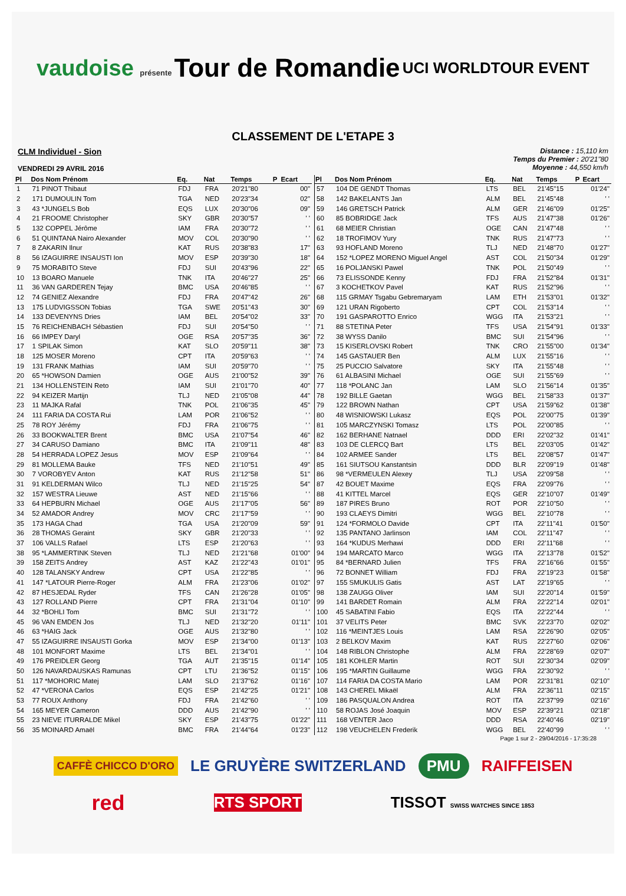vaudoise présente
Tour de Romandie
UCI WORLDTOUR EVENT
CLASSEMENT DE L'ETAPE 3
CLM Individuel - Sion
VENDREDI 29 AVRIL 2016
Distance : 15,110 km
Temps du Premier : 20'21"80
Moyenne : 44,550 km/h
| Pl | Dos Nom Prénom | Eq. | Nat | Temps | P | Ecart |
| --- | --- | --- | --- | --- | --- | --- |
| 1 | 71 PINOT Thibaut | FDJ | FRA | 20'21"80 | | 00" |
| 2 | 171 DUMOULIN Tom | TGA | NED | 20'23"34 | | 02" |
| 3 | 43 *JUNGELS Bob | EQS | LUX | 20'30"06 | | 09" |
| 4 | 21 FROOME Christopher | SKY | GBR | 20'30"57 | | ' ' |
| 5 | 132 COPPEL Jérôme | IAM | FRA | 20'30"72 | | ' ' |
| 6 | 51 QUINTANA Nairo Alexander | MOV | COL | 20'30"90 | | ' ' |
| 7 | 8 ZAKARIN Ilnur | KAT | RUS | 20'38"83 | | 17" |
| 8 | 56 IZAGUIRRE INSAUSTI Ion | MOV | ESP | 20'39"30 | | 18" |
| 9 | 75 MORABITO Steve | FDJ | SUI | 20'43"96 | | 22" |
| 10 | 13 BOARO Manuele | TNK | ITA | 20'46"27 | | 25" |
| 11 | 36 VAN GARDEREN Tejay | BMC | USA | 20'46"85 | | ' ' |
| 12 | 74 GENIEZ Alexandre | FDJ | FRA | 20'47"42 | | 26" |
| 13 | 175 LUDVIGSSON Tobias | TGA | SWE | 20'51"43 | | 30" |
| 14 | 133 DEVENYNS Dries | IAM | BEL | 20'54"02 | | 33" |
| 15 | 76 REICHENBACH Sébastien | FDJ | SUI | 20'54"50 | | ' ' |
| 16 | 66 IMPEY Daryl | OGE | RSA | 20'57"35 | | 36" |
| 17 | 1 SPILAK Simon | KAT | SLO | 20'59"11 | | 38" |
| 18 | 125 MOSER Moreno | CPT | ITA | 20'59"63 | | ' ' |
| 19 | 131 FRANK Mathias | IAM | SUI | 20'59"70 | | ' ' |
| 20 | 65 *HOWSON Damien | OGE | AUS | 21'00"52 | | 39" |
| 21 | 134 HOLLENSTEIN Reto | IAM | SUI | 21'01"70 | | 40" |
| 22 | 94 KEIZER Martijn | TLJ | NED | 21'05"08 | | 44" |
| 23 | 11 MAJKA Rafal | TNK | POL | 21'06"35 | | 45" |
| 24 | 111 FARIA DA COSTA Rui | LAM | POR | 21'06"52 | | ' ' |
| 25 | 78 ROY Jérémy | FDJ | FRA | 21'06"75 | | ' ' |
| 26 | 33 BOOKWALTER Brent | BMC | USA | 21'07"54 | | 46" |
| 27 | 34 CARUSO Damiano | BMC | ITA | 21'09"11 | | 48" |
| 28 | 54 HERRADA LOPEZ Jesus | MOV | ESP | 21'09"64 | | ' ' |
| 29 | 81 MOLLEMA Bauke | TFS | NED | 21'10"51 | | 49" |
| 30 | 7 VOROBYEV Anton | KAT | RUS | 21'12"58 | | 51" |
| 31 | 91 KELDERMAN Wilco | TLJ | NED | 21'15"25 | | 54" |
| 32 | 157 WESTRA Lieuwe | AST | NED | 21'15"66 | | ' ' |
| 33 | 64 HEPBURN Michael | OGE | AUS | 21'17"05 | | 56" |
| 34 | 52 AMADOR Andrey | MOV | CRC | 21'17"59 | | ' ' |
| 35 | 173 HAGA Chad | TGA | USA | 21'20"09 | | 59" |
| 36 | 28 THOMAS Geraint | SKY | GBR | 21'20"33 | | ' ' |
| 37 | 106 VALLS Rafael | LTS | ESP | 21'20"63 | | ' ' |
| 38 | 95 *LAMMERTINK Steven | TLJ | NED | 21'21"68 | | 01'00" |
| 39 | 158 ZEITS Andrey | AST | KAZ | 21'22"43 | | 01'01" |
| 40 | 128 TALANSKY Andrew | CPT | USA | 21'22"85 | | ' ' |
| 41 | 147 *LATOUR Pierre-Roger | ALM | FRA | 21'23"06 | | 01'02" |
| 42 | 87 HESJEDAL Ryder | TFS | CAN | 21'26"28 | | 01'05" |
| 43 | 127 ROLLAND Pierre | CPT | FRA | 21'31"04 | | 01'10" |
| 44 | 32 *BOHLI Tom | BMC | SUI | 21'31"72 | | ' ' |
| 45 | 96 VAN EMDEN Jos | TLJ | NED | 21'32"20 | | 01'11" |
| 46 | 63 *HAIG Jack | OGE | AUS | 21'32"80 | | ' ' |
| 47 | 55 IZAGUIRRE INSAUSTI Gorka | MOV | ESP | 21'34"00 | | 01'13" |
| 48 | 101 MONFORT Maxime | LTS | BEL | 21'34"01 | | ' ' |
| 49 | 176 PREIDLER Georg | TGA | AUT | 21'35"15 | | 01'14" |
| 50 | 126 NAVARDAUSKAS Ramunas | CPT | LTU | 21'36"52 | | 01'15" |
| 51 | 117 *MOHORIC Matej | LAM | SLO | 21'37"62 | | 01'16" |
| 52 | 47 *VERONA Carlos | EQS | ESP | 21'42"25 | | 01'21" |
| 53 | 77 ROUX Anthony | FDJ | FRA | 21'42"60 | | ' ' |
| 54 | 165 MEYER Cameron | DDD | AUS | 21'42"90 | | ' ' |
| 55 | 23 NIEVE ITURRALDE Mikel | SKY | ESP | 21'43"75 | | 01'22" |
| 56 | 35 MOINARD Amaël | BMC | FRA | 21'44"64 | | 01'23" |
| Pl | Dos Nom Prénom | Eq. | Nat | Temps | P | Ecart |
| --- | --- | --- | --- | --- | --- | --- |
| 57 | 104 DE GENDT Thomas | LTS | BEL | 21'45"15 | | 01'24" |
| 58 | 142 BAKELANTS Jan | ALM | BEL | 21'45"48 | | ' ' |
| 59 | 146 GRETSCH Patrick | ALM | GER | 21'46"09 | | 01'25" |
| 60 | 85 BOBRIDGE Jack | TFS | AUS | 21'47"38 | | 01'26" |
| 61 | 68 MEIER Christian | OGE | CAN | 21'47"48 | | ' ' |
| 62 | 18 TROFIMOV Yury | TNK | RUS | 21'47"73 | | ' ' |
| 63 | 93 HOFLAND Moreno | TLJ | NED | 21'48"70 | | 01'27" |
| 64 | 152 *LOPEZ MORENO Miguel Angel | AST | COL | 21'50"34 | | 01'29" |
| 65 | 16 POLJANSKI Pawel | TNK | POL | 21'50"49 | | ' ' |
| 66 | 73 ELISSONDE Kenny | FDJ | FRA | 21'52"84 | | 01'31" |
| 67 | 3 KOCHETKOV Pavel | KAT | RUS | 21'52"96 | | ' ' |
| 68 | 115 GRMAY Tsgabu Gebremaryam | LAM | ETH | 21'53"01 | | 01'32" |
| 69 | 121 URAN Rigoberto | CPT | COL | 21'53"14 | | ' ' |
| 70 | 191 GASPAROTTO Enrico | WGG | ITA | 21'53"21 | | ' ' |
| 71 | 88 STETINA Peter | TFS | USA | 21'54"91 | | 01'33" |
| 72 | 38 WYSS Danilo | BMC | SUI | 21'54"96 | | ' ' |
| 73 | 15 KISERLOVSKI Robert | TNK | CRO | 21'55"00 | | 01'34" |
| 74 | 145 GASTAUER Ben | ALM | LUX | 21'55"16 | | ' ' |
| 75 | 25 PUCCIO Salvatore | SKY | ITA | 21'55"48 | | ' ' |
| 76 | 61 ALBASINI Michael | OGE | SUI | 21'55"69 | | ' ' |
| 77 | 118 *POLANC Jan | LAM | SLO | 21'56"14 | | 01'35" |
| 78 | 192 BILLE Gaetan | WGG | BEL | 21'58"33 | | 01'37" |
| 79 | 122 BROWN Nathan | CPT | USA | 21'59"62 | | 01'38" |
| 80 | 48 WISNIOWSKI Lukasz | EQS | POL | 22'00"75 | | 01'39" |
| 81 | 105 MARCZYNSKI Tomasz | LTS | POL | 22'00"85 | | ' ' |
| 82 | 162 BERHANE Natnael | DDD | ERI | 22'02"32 | | 01'41" |
| 83 | 103 DE CLERCQ Bart | LTS | BEL | 22'03"05 | | 01'42" |
| 84 | 102 ARMEE Sander | LTS | BEL | 22'08"57 | | 01'47" |
| 85 | 161 SIUTSOU Kanstantsin | DDD | BLR | 22'09"19 | | 01'48" |
| 86 | 98 *VERMEULEN Alexey | TLJ | USA | 22'09"58 | | ' ' |
| 87 | 42 BOUET Maxime | EQS | FRA | 22'09"76 | | ' ' |
| 88 | 41 KITTEL Marcel | EQS | GER | 22'10"07 | | 01'49" |
| 89 | 187 PIRES Bruno | ROT | POR | 22'10"50 | | ' ' |
| 90 | 193 CLAEYS Dimitri | WGG | BEL | 22'10"78 | | ' ' |
| 91 | 124 *FORMOLO Davide | CPT | ITA | 22'11"41 | | 01'50" |
| 92 | 135 PANTANO Jarlinson | IAM | COL | 22'11"47 | | ' ' |
| 93 | 164 *KUDUS Merhawi | DDD | ERI | 22'11"68 | | ' ' |
| 94 | 194 MARCATO Marco | WGG | ITA | 22'13"78 | | 01'52" |
| 95 | 84 *BERNARD Julien | TFS | FRA | 22'16"66 | | 01'55" |
| 96 | 72 BONNET William | FDJ | FRA | 22'19"23 | | 01'58" |
| 97 | 155 SMUKULIS Gatis | AST | LAT | 22'19"65 | | ' ' |
| 98 | 138 ZAUGG Oliver | IAM | SUI | 22'20"14 | | 01'59" |
| 99 | 141 BARDET Romain | ALM | FRA | 22'22"14 | | 02'01" |
| 100 | 45 SABATINI Fabio | EQS | ITA | 22'22"44 | | ' ' |
| 101 | 37 VELITS Peter | BMC | SVK | 22'23"70 | | 02'02" |
| 102 | 116 *MEINTJES Louis | LAM | RSA | 22'26"90 | | 02'05" |
| 103 | 2 BELKOV Maxim | KAT | RUS | 22'27"60 | | 02'06" |
| 104 | 148 RIBLON Christophe | ALM | FRA | 22'28"69 | | 02'07" |
| 105 | 181 KOHLER Martin | ROT | SUI | 22'30"34 | | 02'09" |
| 106 | 195 *MARTIN Guillaume | WGG | FRA | 22'30"92 | | ' ' |
| 107 | 114 FARIA DA COSTA Mario | LAM | POR | 22'31"81 | | 02'10" |
| 108 | 143 CHEREL Mikaël | ALM | FRA | 22'36"11 | | 02'15" |
| 109 | 186 PASQUALON Andrea | ROT | ITA | 22'37"99 | | 02'16" |
| 110 | 58 ROJAS José Joaquin | MOV | ESP | 22'39"21 | | 02'18" |
| 111 | 168 VENTER Jaco | DDD | RSA | 22'40"46 | | 02'19" |
| 112 | 198 VEUCHELEN Frederik | WGG | BEL | 22'40"99 | | ' ' |
Page 1 sur 2 - 29/04/2016 - 17:35:28
CAFFÈ CHICCO D'ORO LE GRUYÈRE SWITZERLAND PMU RAIFFEISEN
red RTS SPORT TISSOT SWISS WATCHES SINCE 1853